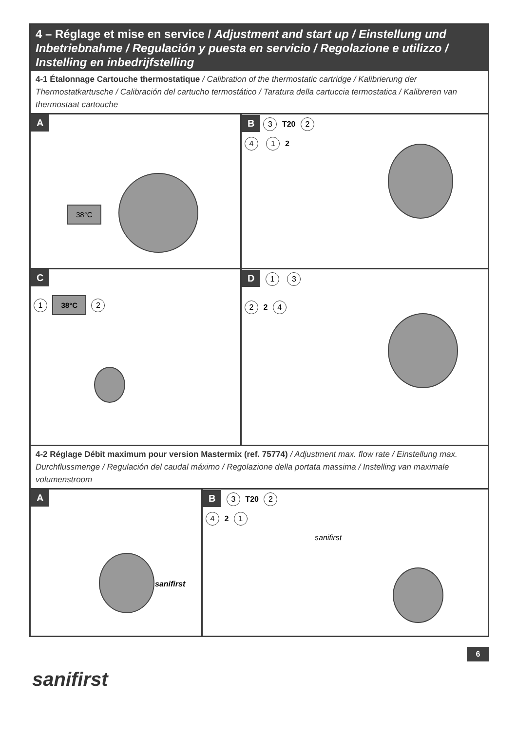4 – Réglage et mise en service / Adjustment and start up / Einstellung und Inbetriebnahme / Regulación y puesta en servicio / Regolazione e utilizzo / Instelling en inbedrijfstelling
4-1 Étalonnage Cartouche thermostatique / Calibration of the thermostatic cartridge / Kalibrierung der Thermostatkartusche / Calibración del cartucho termostático / Taratura della cartuccia termostatica / Kalibreren van thermostaat cartouche
A
38°C
B 3 T20 2
4 1 2
C
1 38°C 2
D 1 3
2 2 4
4-2 Réglage Débit maximum pour version Mastermix (ref. 75774) / Adjustment max. flow rate / Einstellung max. Durchflussmenge / Regulación del caudal máximo / Regolazione della portata massima / Instelling van maximale volumenstroom
A
sanifirst
B 3 T20 2
4 2 1
sanifirst
6
sanifirst